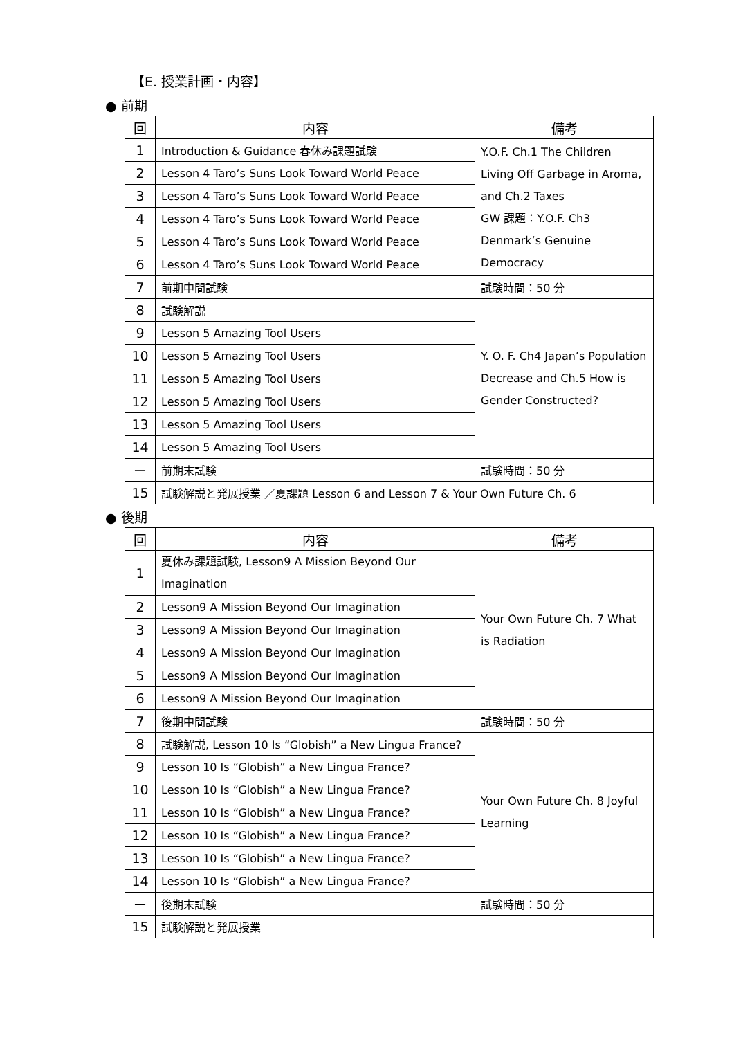【E. 授業計画・内容】
● 前期
| 回 | 内容 | 備考 |
| --- | --- | --- |
| 1 | Introduction & Guidance 春休み課題試験 | Y.O.F. Ch.1 The Children Living Off Garbage in Aroma, and Ch.2 Taxes GW 課題：Y.O.F. Ch3 Denmark’s Genuine Democracy |
| 2 | Lesson 4 Taro’s Suns Look Toward World Peace | |
| 3 | Lesson 4 Taro’s Suns Look Toward World Peace | |
| 4 | Lesson 4 Taro’s Suns Look Toward World Peace | |
| 5 | Lesson 4 Taro’s Suns Look Toward World Peace | |
| 6 | Lesson 4 Taro’s Suns Look Toward World Peace | |
| 7 | 前期中間試験 | 試験時間：50 分 |
| 8 | 試験解説 | Y. O. F. Ch4 Japan’s Population Decrease and Ch.5 How is Gender Constructed? |
| 9 | Lesson 5 Amazing Tool Users | |
| 10 | Lesson 5 Amazing Tool Users | |
| 11 | Lesson 5 Amazing Tool Users | |
| 12 | Lesson 5 Amazing Tool Users | |
| 13 | Lesson 5 Amazing Tool Users | |
| 14 | Lesson 5 Amazing Tool Users | |
| ー | 前期末試験 | 試験時間：50 分 |
| 15 | 試験解説と発展授業 ／夏課題 Lesson 6 and Lesson 7 & Your Own Future Ch. 6 | |
● 後期
| 回 | 内容 | 備考 |
| --- | --- | --- |
| 1 | 夏休み課題試験, Lesson9 A Mission Beyond Our Imagination | Your Own Future Ch. 7 What is Radiation |
| 2 | Lesson9 A Mission Beyond Our Imagination | |
| 3 | Lesson9 A Mission Beyond Our Imagination | |
| 4 | Lesson9 A Mission Beyond Our Imagination | |
| 5 | Lesson9 A Mission Beyond Our Imagination | |
| 6 | Lesson9 A Mission Beyond Our Imagination | |
| 7 | 後期中間試験 | 試験時間：50 分 |
| 8 | 試験解説, Lesson 10 Is “Globish” a New Lingua France? | Your Own Future Ch. 8 Joyful Learning |
| 9 | Lesson 10 Is “Globish” a New Lingua France? | |
| 10 | Lesson 10 Is “Globish” a New Lingua France? | |
| 11 | Lesson 10 Is “Globish” a New Lingua France? | |
| 12 | Lesson 10 Is “Globish” a New Lingua France? | |
| 13 | Lesson 10 Is “Globish” a New Lingua France? | |
| 14 | Lesson 10 Is “Globish” a New Lingua France? | |
| ー | 後期末試験 | 試験時間：50 分 |
| 15 | 試験解説と発展授業 | |